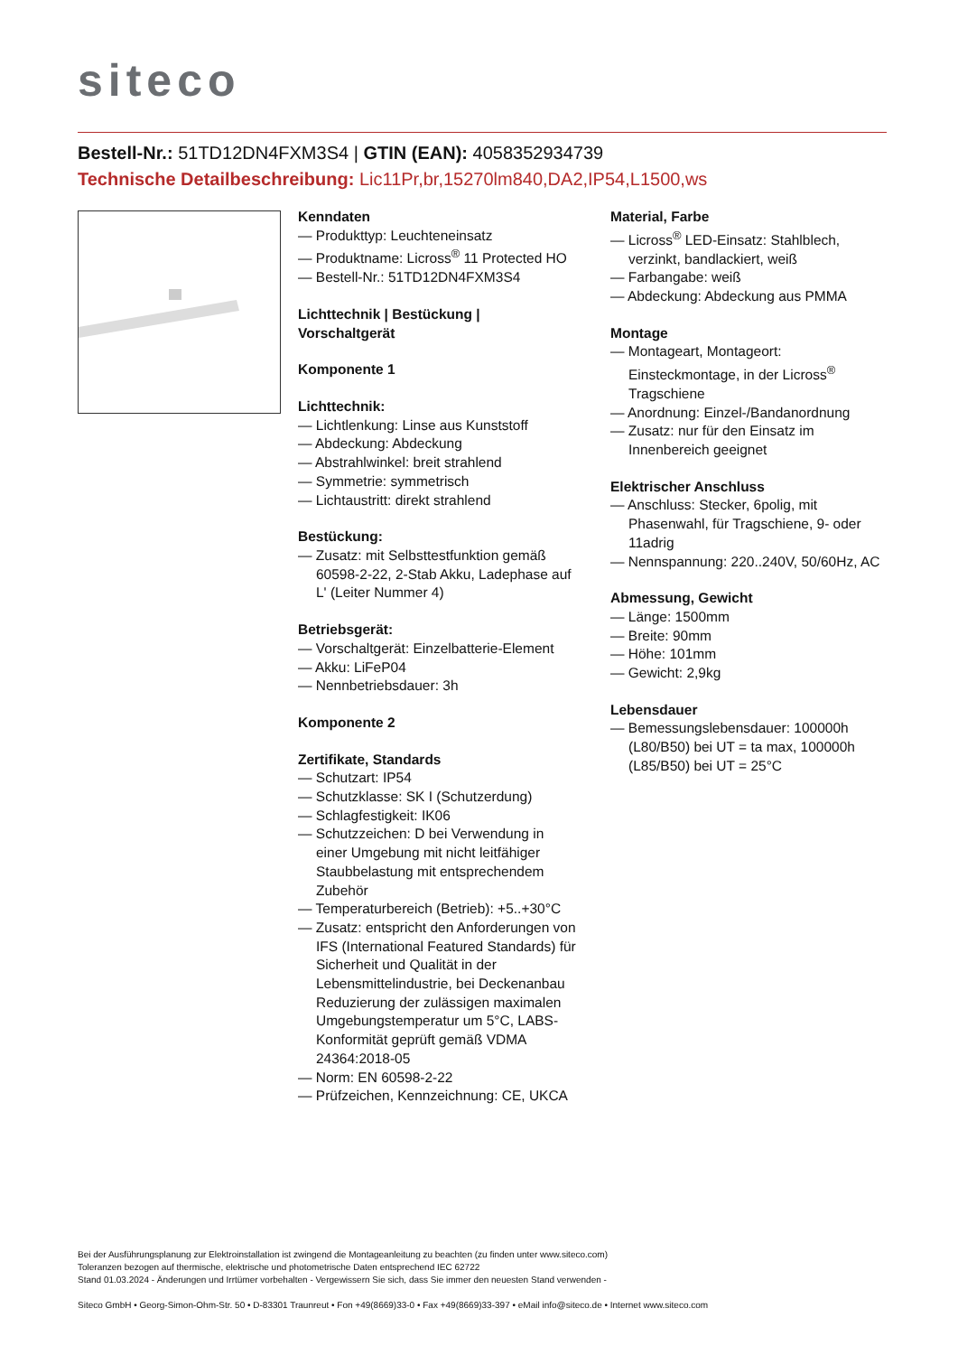siteco
Bestell-Nr.: 51TD12DN4FXM3S4 | GTIN (EAN): 4058352934739
Technische Detailbeschreibung: Lic11Pr,br,15270lm840,DA2,IP54,L1500,ws
Kenndaten
— Produkttyp: Leuchteneinsatz
— Produktname: Licross<sup>®</sup> 11 Protected HO
— Bestell-Nr.: 51TD12DN4FXM3S4
Lichttechnik | Bestückung | Vorschaltgerät
Komponente 1
Lichttechnik:
— Lichtlenkung: Linse aus Kunststoff
— Abdeckung: Abdeckung
— Abstrahlwinkel: breit strahlend
— Symmetrie: symmetrisch
— Lichtaustritt: direkt strahlend
Bestückung:
— Zusatz: mit Selbsttestfunktion gemäß 60598-2-22, 2-Stab Akku, Ladephase auf L' (Leiter Nummer 4)
Betriebsgerät:
— Vorschaltgerät: Einzelbatterie-Element
— Akku: LiFeP04
— Nennbetriebsdauer: 3h
Komponente 2
Zertifikate, Standards
— Schutzart: IP54
— Schutzklasse: SK I (Schutzerdung)
— Schlagfestigkeit: IK06
— Schutzzeichen: D bei Verwendung in einer Umgebung mit nicht leitfähiger Staubbelastung mit entsprechendem Zubehör
— Temperaturbereich (Betrieb): +5..+30°C
— Zusatz: entspricht den Anforderungen von IFS (International Featured Standards) für Sicherheit und Qualität in der Lebensmittelindustrie, bei Deckenanbau Reduzierung der zulässigen maximalen Umgebungstemperatur um 5°C, LABS-Konformität geprüft gemäß VDMA 24364:2018-05
— Norm: EN 60598-2-22
— Prüfzeichen, Kennzeichnung: CE, UKCA
Material, Farbe
— Licross<sup>®</sup> LED-Einsatz: Stahlblech, verzinkt, bandlackiert, weiß
— Farbangabe: weiß
— Abdeckung: Abdeckung aus PMMA
Montage
— Montageart, Montageort: Einsteckmontage, in der Licross<sup>®</sup> Tragschiene
— Anordnung: Einzel-/Bandanordnung
— Zusatz: nur für den Einsatz im Innenbereich geeignet
Elektrischer Anschluss
— Anschluss: Stecker, 6polig, mit Phasenwahl, für Tragschiene, 9- oder 11adrig
— Nennspannung: 220..240V, 50/60Hz, AC
Abmessung, Gewicht
— Länge: 1500mm
— Breite: 90mm
— Höhe: 101mm
— Gewicht: 2,9kg
Lebensdauer
— Bemessungslebensdauer: 100000h (L80/B50) bei UT = ta max, 100000h (L85/B50) bei UT = 25°C
Bei der Ausführungsplanung zur Elektroinstallation ist zwingend die Montageanleitung zu beachten (zu finden unter www.siteco.com)
Toleranzen bezogen auf thermische, elektrische und photometrische Daten entsprechend IEC 62722
Stand 01.03.2024 - Änderungen und Irrtümer vorbehalten - Vergewissern Sie sich, dass Sie immer den neuesten Stand verwenden -
Siteco GmbH • Georg-Simon-Ohm-Str. 50 • D-83301 Traunreut • Fon +49(8669)33-0 • Fax +49(8669)33-397 • eMail info@siteco.de • Internet www.siteco.com